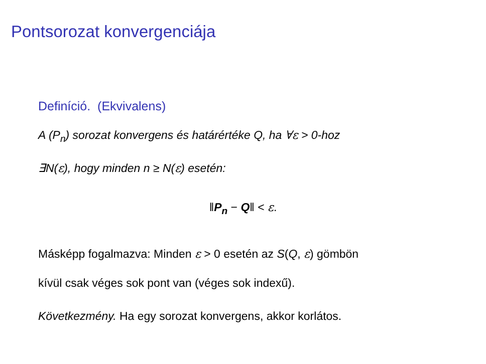Pontsorozat konvergenciája
Definíció. (Ekvivalens)
A (P<sub>n</sub>) sorozat konvergens és határértéke Q, ha ∀ε > 0-hoz
∃N(ε), hogy minden n ≥ N(ε) esetén:
‖P<sub>n</sub> − Q‖ < ε.
Másképp fogalmazva: Minden ε > 0 esetén az S(Q, ε) gömbön
kívül csak véges sok pont van (véges sok indexű).
Következmény. Ha egy sorozat konvergens, akkor korlátos.